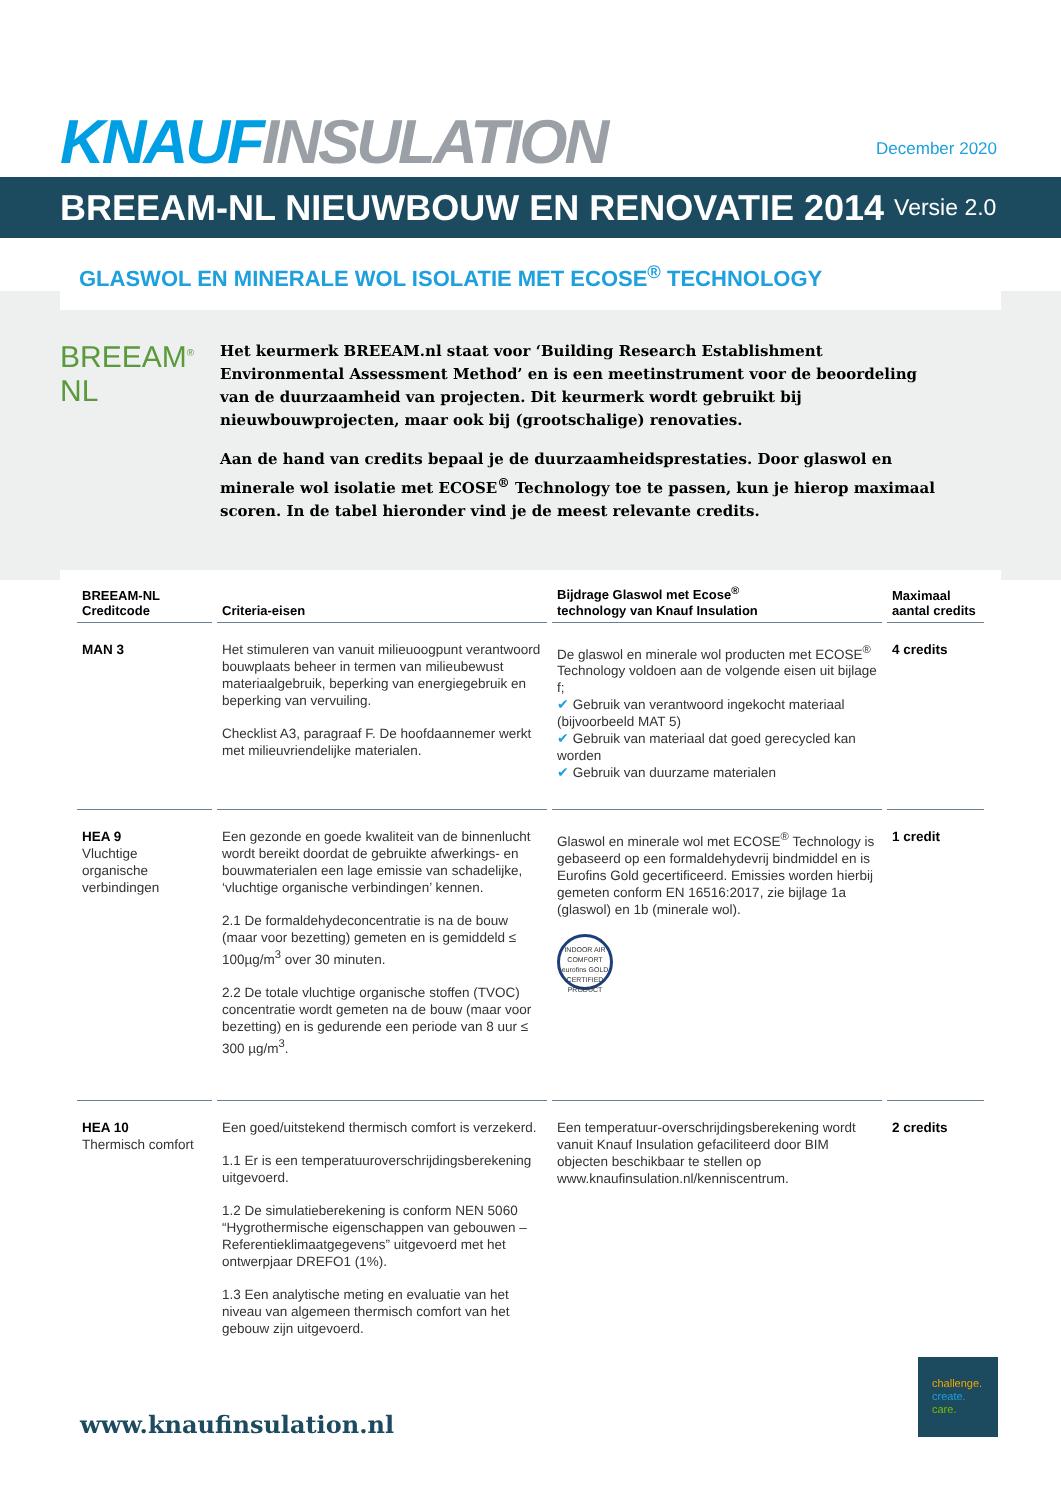KNAUF INSULATION
December 2020
BREEAM-NL NIEUWBOUW EN RENOVATIE 2014 Versie 2.0
GLASWOL EN MINERALE WOL ISOLATIE MET ECOSE<sup>®</sup> TECHNOLOGY
BREEAM<sup>®</sup> NL
Het keurmerk BREEAM.nl staat voor ‘Building Research Establishment Environmental Assessment Method’ en is een meetinstrument voor de beoordeling van de duurzaamheid van projecten. Dit keurmerk wordt gebruikt bij nieuwbouwprojecten, maar ook bij (grootschalige) renovaties.
Aan de hand van credits bepaal je de duurzaamheidsprestaties. Door glaswol en minerale wol isolatie met ECOSE<sup>®</sup> Technology toe te passen, kun je hierop maximaal scoren. In de tabel hieronder vind je de meest relevante credits.
| BREEAM-NL Creditcode | Criteria-eisen | Bijdrage Glaswol met Ecose<sup>®</sup> technology van Knauf Insulation | Maximaal aantal credits |
| --- | --- | --- | --- |
| MAN 3 | Het stimuleren van vanuit milieuoogpunt verantwoord bouwplaats beheer in termen van milieubewust materiaalgebruik, beperking van energiegebruik en beperking van vervuiling. Checklist A3, paragraaf F. De hoofdaannemer werkt met milieuvriendelijke materialen. | De glaswol en minerale wol producten met ECOSE<sup>®</sup> Technology voldoen aan de volgende eisen uit bijlage f; ✔ Gebruik van verantwoord ingekocht materiaal (bijvoorbeeld MAT 5) ✔ Gebruik van materiaal dat goed gerecycled kan worden ✔ Gebruik van duurzame materialen | 4 credits |
| HEA 9 Vluchtige organische verbindingen | Een gezonde en goede kwaliteit van de binnenlucht wordt bereikt doordat de gebruikte afwerkings- en bouwmaterialen een lage emissie van schadelijke, ‘vluchtige organische verbindingen’ kennen. 2.1 De formaldehydeconcentratie is na de bouw (maar voor bezetting) gemeten en is gemiddeld ≤ 100µg/m<sup>3</sup> over 30 minuten. 2.2 De totale vluchtige organische stoffen (TVOC) concentratie wordt gemeten na de bouw (maar voor bezetting) en is gedurende een periode van 8 uur ≤ 300 µg/m<sup>3</sup>. | Glaswol en minerale wol met ECOSE<sup>®</sup> Technology is gebaseerd op een formaldehydevrij bindmiddel en is Eurofins Gold gecertificeerd. Emissies worden hierbij gemeten conform EN 16516:2017, zie bijlage 1a (glaswol) en 1b (minerale wol). INDOOR AIR COMFORT eurofins GOLD CERTIFIED PRODUCT | 1 credit |
| HEA 10 Thermisch comfort | Een goed/uitstekend thermisch comfort is verzekerd. 1.1 Er is een temperatuuroverschrijdingsberekening uitgevoerd. 1.2 De simulatieberekening is conform NEN 5060 “Hygrothermische eigenschappen van gebouwen – Referentieklimaatgegevens” uitgevoerd met het ontwerpjaar DREFO1 (1%). 1.3 Een analytische meting en evaluatie van het niveau van algemeen thermisch comfort van het gebouw zijn uitgevoerd. | Een temperatuur-overschrijdingsberekening wordt vanuit Knauf Insulation gefaciliteerd door BIM objecten beschikbaar te stellen op www.knaufinsulation.nl/kenniscentrum. | 2 credits |
www.knaufinsulation.nl
challenge.
create.
care.